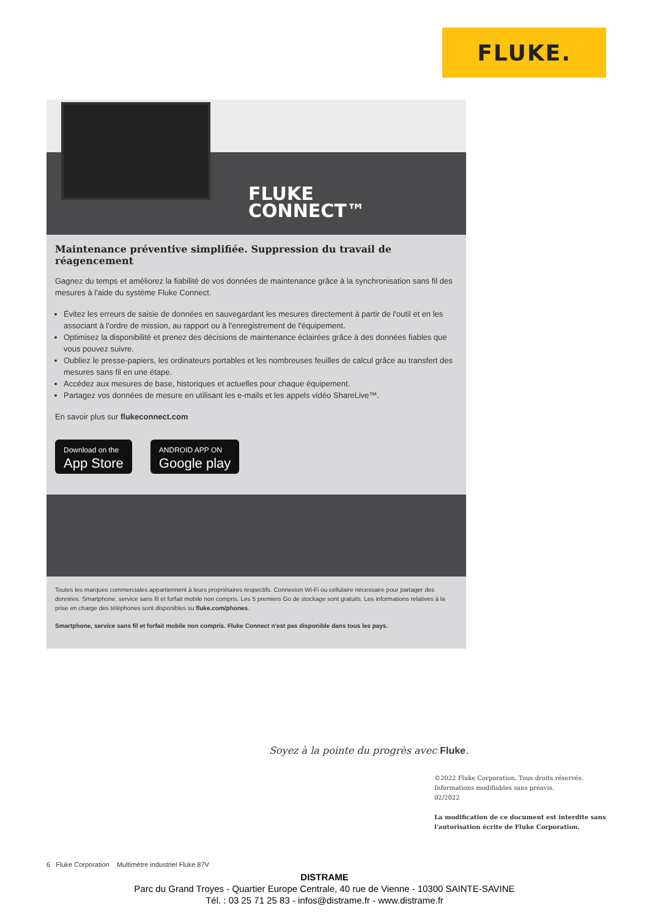FLUKE.
FLUKE
CONNECT™
Maintenance préventive simplifiée. Suppression du travail de réagencement
Gagnez du temps et améliorez la fiabilité de vos données de maintenance grâce à la synchronisation sans fil des mesures à l'aide du système Fluke Connect.
Évitez les erreurs de saisie de données en sauvegardant les mesures directement à partir de l'outil et en les associant à l'ordre de mission, au rapport ou à l'enregistrement de l'équipement.
Optimisez la disponibilité et prenez des décisions de maintenance éclairées grâce à des données fiables que vous pouvez suivre.
Oubliez le presse-papiers, les ordinateurs portables et les nombreuses feuilles de calcul grâce au transfert des mesures sans fil en une étape.
Accédez aux mesures de base, historiques et actuelles pour chaque équipement.
Partagez vos données de mesure en utilisant les e-mails et les appels vidéo ShareLive™.
En savoir plus sur flukeconnect.com
Download on the
App Store
ANDROID APP ON
Google play
Toutes les marques commerciales appartiennent à leurs propriétaires respectifs. Connexion Wi-Fi ou cellulaire nécessaire pour partager des données. Smartphone, service sans fil et forfait mobile non compris. Les 5 premiers Go de stockage sont gratuits. Les informations relatives à la prise en charge des téléphones sont disponibles su fluke.com/phones.
Smartphone, service sans fil et forfait mobile non compris. Fluke Connect n'est pas disponible dans tous les pays.
Soyez à la pointe du progrès avec Fluke.
©2022 Fluke Corporation. Tous droits réservés.
Informations modifiables sans préavis.
02/2022
La modification de ce document est interdite sans
l'autorisation écrite de Fluke Corporation.
6 Fluke Corporation Multimètre industriel Fluke 87V
DISTRAME
Parc du Grand Troyes - Quartier Europe Centrale, 40 rue de Vienne - 10300 SAINTE-SAVINE
Tél. : 03 25 71 25 83 - infos@distrame.fr - www.distrame.fr